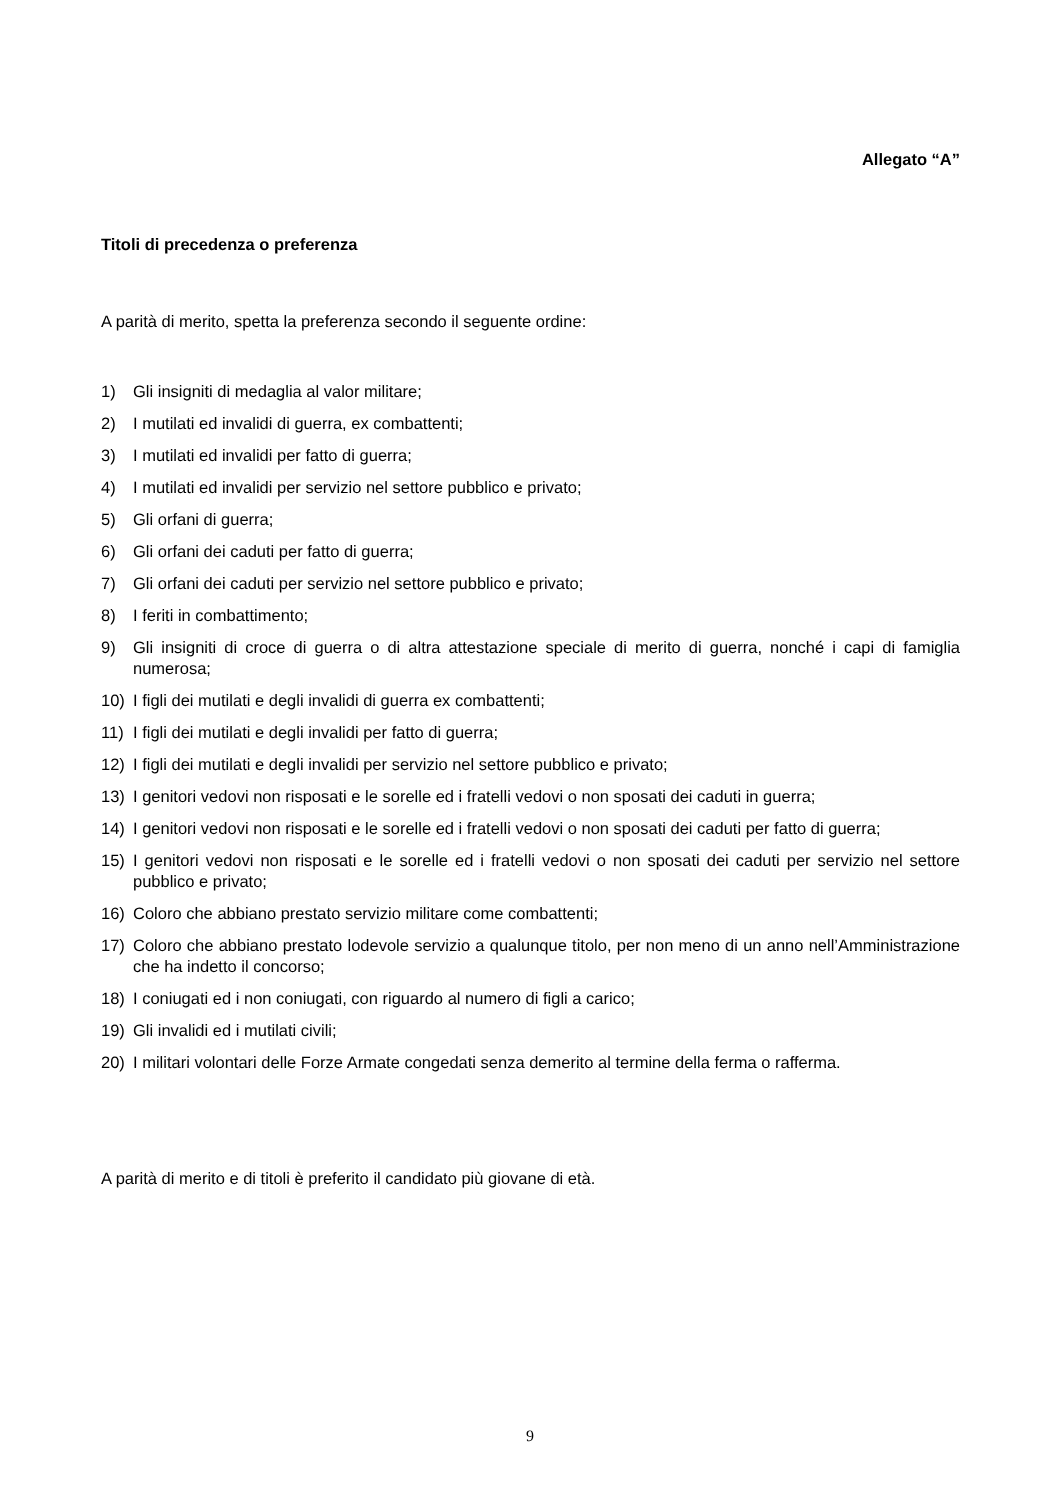Allegato “A”
Titoli di precedenza o preferenza
A parità di merito, spetta la preferenza secondo il seguente ordine:
1) Gli insigniti di medaglia al valor militare;
2) I mutilati ed invalidi di guerra, ex combattenti;
3) I mutilati ed invalidi per fatto di guerra;
4) I mutilati ed invalidi per servizio nel settore pubblico e privato;
5) Gli orfani di guerra;
6) Gli orfani dei caduti per fatto di guerra;
7) Gli orfani dei caduti per servizio nel settore pubblico e privato;
8) I feriti in combattimento;
9) Gli insigniti di croce di guerra o di altra attestazione speciale di merito di guerra, nonché i capi di famiglia numerosa;
10) I figli dei mutilati e degli invalidi di guerra ex combattenti;
11) I figli dei mutilati e degli invalidi per fatto di guerra;
12) I figli dei mutilati e degli invalidi per servizio nel settore pubblico e privato;
13) I genitori vedovi non risposati e le sorelle ed i fratelli vedovi o non sposati dei caduti in guerra;
14) I genitori vedovi non risposati e le sorelle ed i fratelli vedovi o non sposati dei caduti per fatto di guerra;
15) I genitori vedovi non risposati e le sorelle ed i fratelli vedovi o non sposati dei caduti per servizio nel settore pubblico e privato;
16) Coloro che abbiano prestato servizio militare come combattenti;
17) Coloro che abbiano prestato lodevole servizio a qualunque titolo, per non meno di un anno nell’Amministrazione che ha indetto il concorso;
18) I coniugati ed i non coniugati, con riguardo al numero di figli a carico;
19) Gli invalidi ed i mutilati civili;
20) I militari volontari delle Forze Armate congedati senza demerito al termine della ferma o rafferma.
A parità di merito e di titoli è preferito il candidato più giovane di età.
9